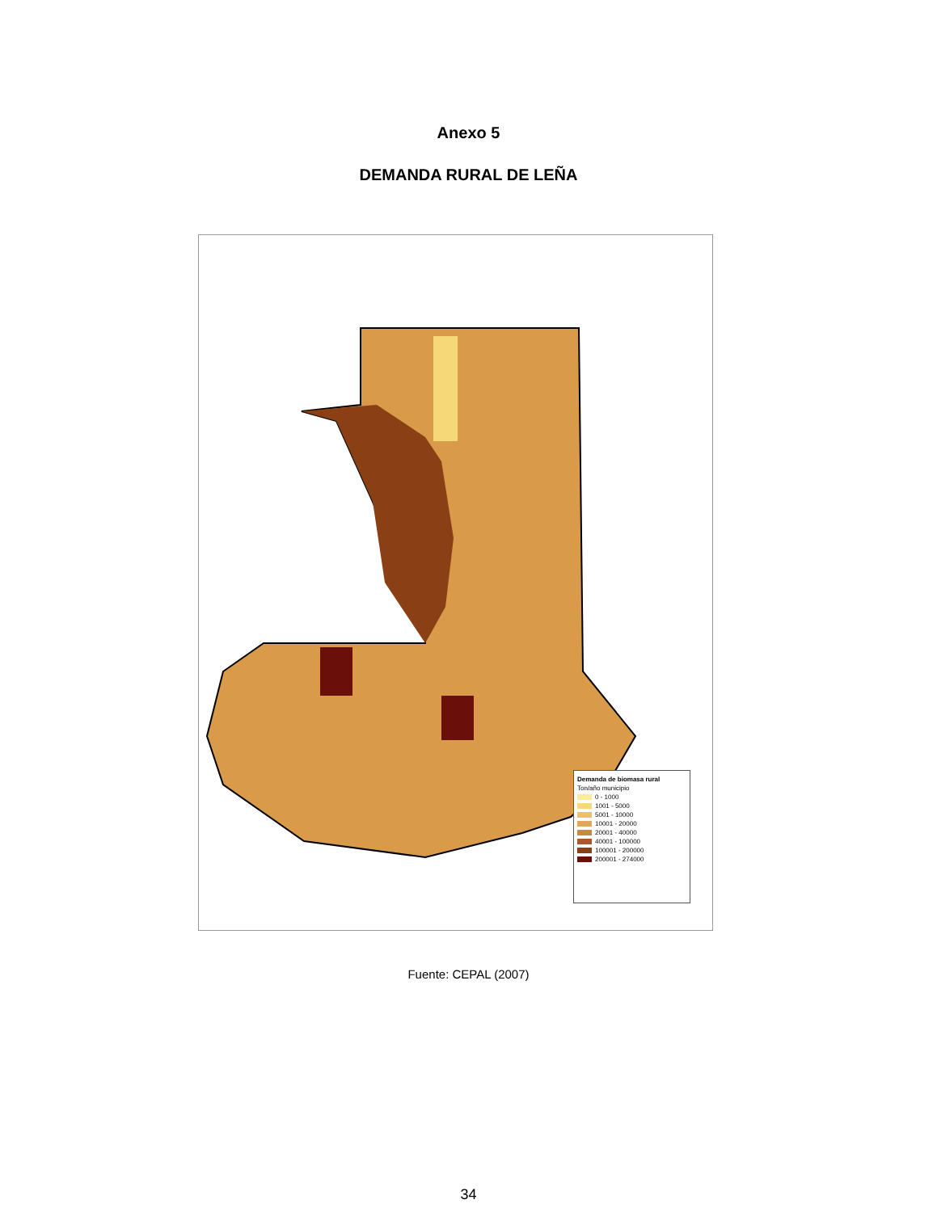Anexo 5
DEMANDA RURAL DE LEÑA
Demanda de biomasa rural
Ton/año municipio
0 - 1000
1001 - 5000
5001 - 10000
10001 - 20000
20001 - 40000
40001 - 100000
100001 - 200000
200001 - 274000
Fuente: CEPAL (2007)
34